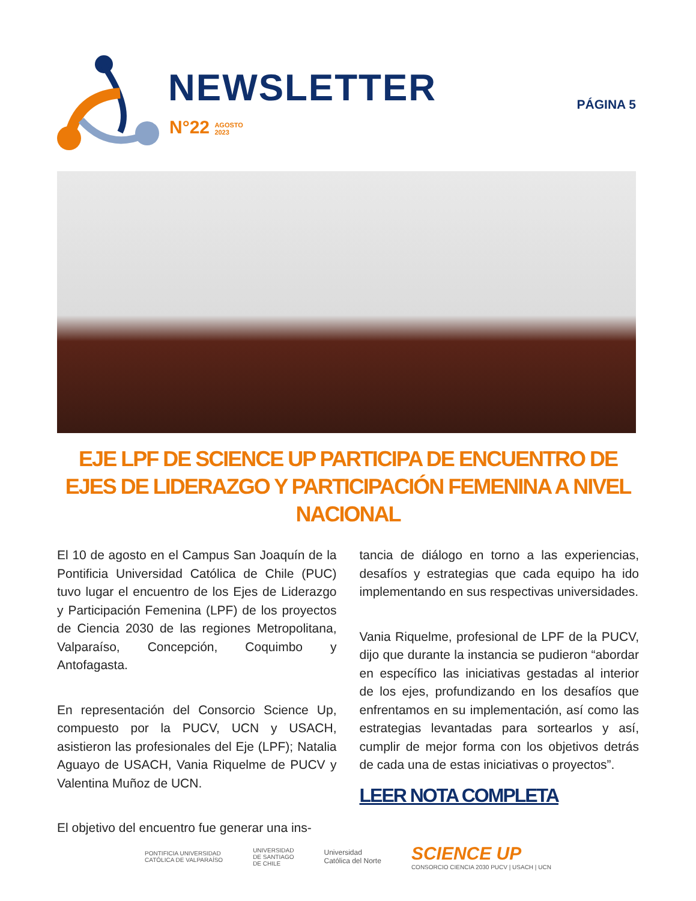NEWSLETTER
N°22 AGOSTO
2023
PÁGINA 5
EJE LPF DE SCIENCE UP PARTICIPA DE ENCUENTRO DE EJES DE LIDERAZGO Y PARTICIPACIÓN FEMENINA A NIVEL NACIONAL
El 10 de agosto en el Campus San Joaquín de la Pontificia Universidad Católica de Chile (PUC) tuvo lugar el encuentro de los Ejes de Liderazgo y Participación Femenina (LPF) de los proyectos de Ciencia 2030 de las regiones Metropolitana, Valparaíso, Concepción, Coquimbo y Antofagasta.
En representación del Consorcio Science Up, compuesto por la PUCV, UCN y USACH, asistieron las profesionales del Eje (LPF); Natalia Aguayo de USACH, Vania Riquelme de PUCV y Valentina Muñoz de UCN.
El objetivo del encuentro fue generar una ins-
tancia de diálogo en torno a las experiencias, desafíos y estrategias que cada equipo ha ido implementando en sus respectivas universidades.
Vania Riquelme, profesional de LPF de la PUCV, dijo que durante la instancia se pudieron “abordar en específico las iniciativas gestadas al interior de los ejes, profundizando en los desafíos que enfrentamos en su implementación, así como las estrategias levantadas para sortearlos y así, cumplir de mejor forma con los objetivos detrás de cada una de estas iniciativas o proyectos”.
LEER NOTA COMPLETA
PONTIFICIA UNIVERSIDAD
CATÓLICA DE VALPARAÍSO
UNIVERSIDAD
DE SANTIAGO
DE CHILE
Universidad
Católica del Norte
SCIENCE UP
CONSORCIO CIENCIA 2030 PUCV | USACH | UCN